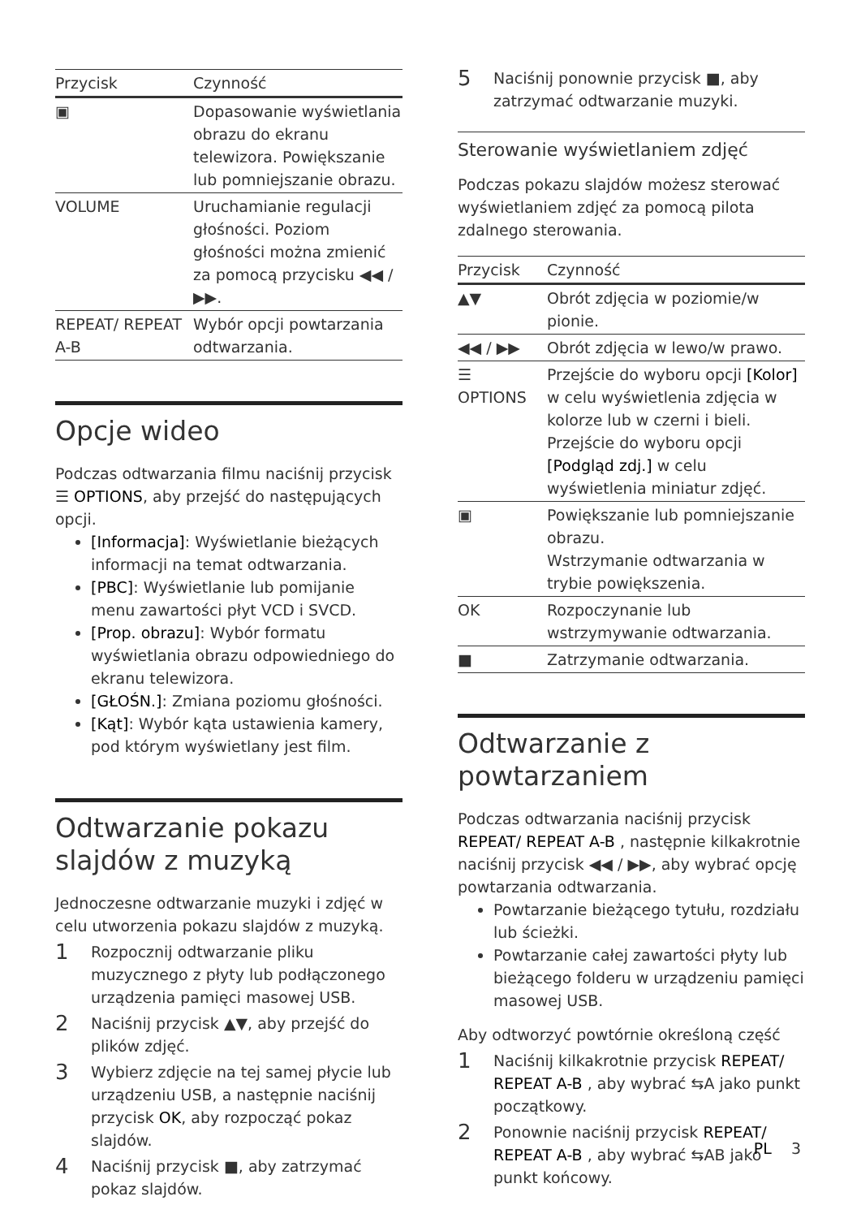| Przycisk | Czynność |
| --- | --- |
| ▣ | Dopasowanie wyświetlania obrazu do ekranu telewizora. Powiększanie lub pomniejszanie obrazu. |
| VOLUME | Uruchamianie regulacji głośności. Poziom głośności można zmienić za pomocą przycisku ◀◀ / ▶▶. |
| REPEAT/ REPEAT A-B | Wybór opcji powtarzania odtwarzania. |
Opcje wideo
Podczas odtwarzania filmu naciśnij przycisk ☰ OPTIONS, aby przejść do następujących opcji.
[Informacja]: Wyświetlanie bieżących informacji na temat odtwarzania.
[PBC]: Wyświetlanie lub pomijanie menu zawartości płyt VCD i SVCD.
[Prop. obrazu]: Wybór formatu wyświetlania obrazu odpowiedniego do ekranu telewizora.
[GŁOŚN.]: Zmiana poziomu głośności.
[Kąt]: Wybór kąta ustawienia kamery, pod którym wyświetlany jest film.
Odtwarzanie pokazu slajdów z muzyką
Jednoczesne odtwarzanie muzyki i zdjęć w celu utworzenia pokazu slajdów z muzyką.
1 Rozpocznij odtwarzanie pliku muzycznego z płyty lub podłączonego urządzenia pamięci masowej USB.
2 Naciśnij przycisk ▲▼, aby przejść do plików zdjęć.
3 Wybierz zdjęcie na tej samej płycie lub urządzeniu USB, a następnie naciśnij przycisk OK, aby rozpocząć pokaz slajdów.
4 Naciśnij przycisk ■, aby zatrzymać pokaz slajdów.
5 Naciśnij ponownie przycisk ■, aby zatrzymać odtwarzanie muzyki.
Sterowanie wyświetlaniem zdjęć
Podczas pokazu slajdów możesz sterować wyświetlaniem zdjęć za pomocą pilota zdalnego sterowania.
| Przycisk | Czynność |
| --- | --- |
| ▲▼ | Obrót zdjęcia w poziomie/w pionie. |
| ◀◀ / ▶▶ | Obrót zdjęcia w lewo/w prawo. |
| ☰ OPTIONS | Przejście do wyboru opcji [Kolor] w celu wyświetlenia zdjęcia w kolorze lub w czerni i bieli. Przejście do wyboru opcji [Podgląd zdj.] w celu wyświetlenia miniatur zdjęć. |
| ▣ | Powiększanie lub pomniejszanie obrazu. Wstrzymanie odtwarzania w trybie powiększenia. |
| OK | Rozpoczynanie lub wstrzymywanie odtwarzania. |
| ■ | Zatrzymanie odtwarzania. |
Odtwarzanie z powtarzaniem
Podczas odtwarzania naciśnij przycisk REPEAT/ REPEAT A-B , następnie kilkakrotnie naciśnij przycisk ◀◀ / ▶▶, aby wybrać opcję powtarzania odtwarzania.
Powtarzanie bieżącego tytułu, rozdziału lub ścieżki.
Powtarzanie całej zawartości płyty lub bieżącego folderu w urządzeniu pamięci masowej USB.
Aby odtworzyć powtórnie określoną część
1 Naciśnij kilkakrotnie przycisk REPEAT/ REPEAT A-B , aby wybrać ⇆A jako punkt początkowy.
2 Ponownie naciśnij przycisk REPEAT/ REPEAT A-B , aby wybrać ⇆AB jako punkt końcowy.
PL 3